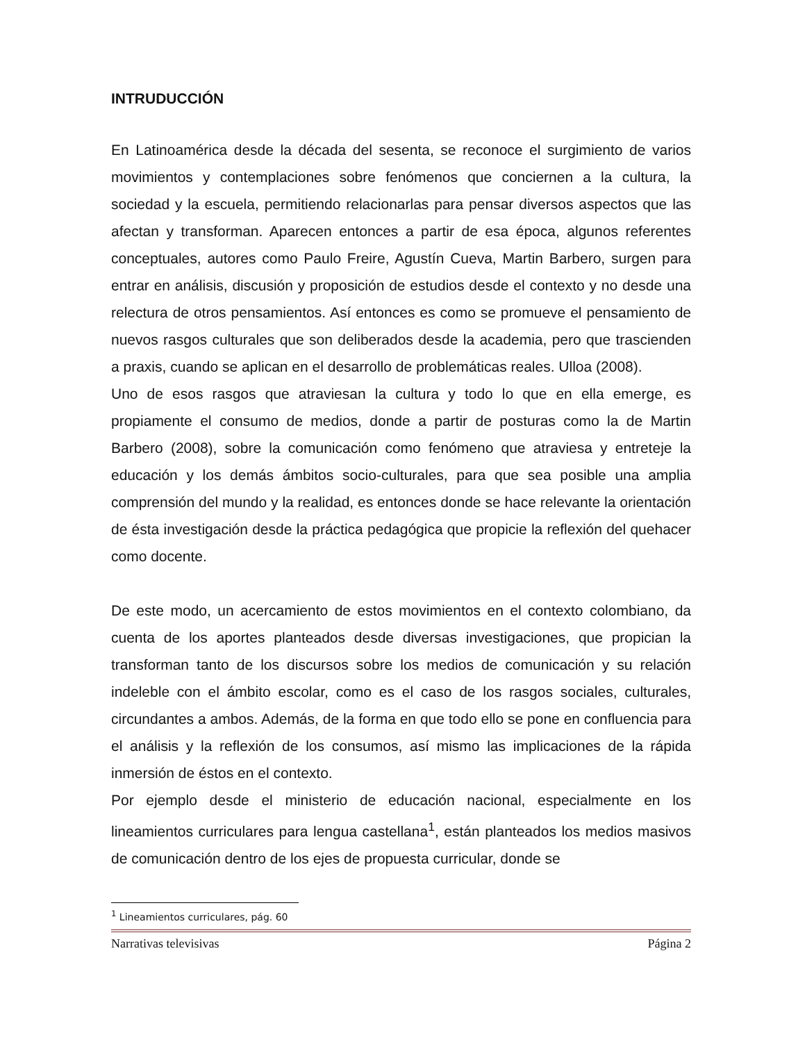INTRUDUCCIÓN
En Latinoamérica desde la década del sesenta, se reconoce el surgimiento de varios movimientos y contemplaciones sobre fenómenos que conciernen a la cultura, la sociedad y la escuela, permitiendo relacionarlas para pensar diversos aspectos que las afectan y transforman. Aparecen entonces a partir de esa época, algunos referentes conceptuales, autores como Paulo Freire, Agustín Cueva, Martin Barbero, surgen para entrar en análisis, discusión y proposición de estudios desde el contexto y no desde una relectura de otros pensamientos. Así entonces es como se promueve el pensamiento de nuevos rasgos culturales que son deliberados desde la academia, pero que trascienden a praxis, cuando se aplican en el desarrollo de problemáticas reales. Ulloa (2008).
Uno de esos rasgos que atraviesan la cultura y todo lo que en ella emerge, es propiamente el consumo de medios, donde a partir de posturas como la de Martin Barbero (2008), sobre la comunicación como fenómeno que atraviesa y entreteje la educación y los demás ámbitos socio-culturales, para que sea posible una amplia comprensión del mundo y la realidad, es entonces donde se hace relevante la orientación de ésta investigación desde la práctica pedagógica que propicie la reflexión del quehacer como docente.
De este modo, un acercamiento de estos movimientos en el contexto colombiano, da cuenta de los aportes planteados desde diversas investigaciones, que propician la transforman tanto de los discursos sobre los medios de comunicación y su relación indeleble con el ámbito escolar, como es el caso de los rasgos sociales, culturales, circundantes a ambos. Además, de la forma en que todo ello se pone en confluencia para el análisis y la reflexión de los consumos, así mismo las implicaciones de la rápida inmersión de éstos en el contexto.
Por ejemplo desde el ministerio de educación nacional, especialmente en los lineamientos curriculares para lengua castellana<sup>1</sup>, están planteados los medios masivos de comunicación dentro de los ejes de propuesta curricular, donde se
<sup>1</sup> Lineamientos curriculares, pág. 60
Narrativas televisivas Página 2